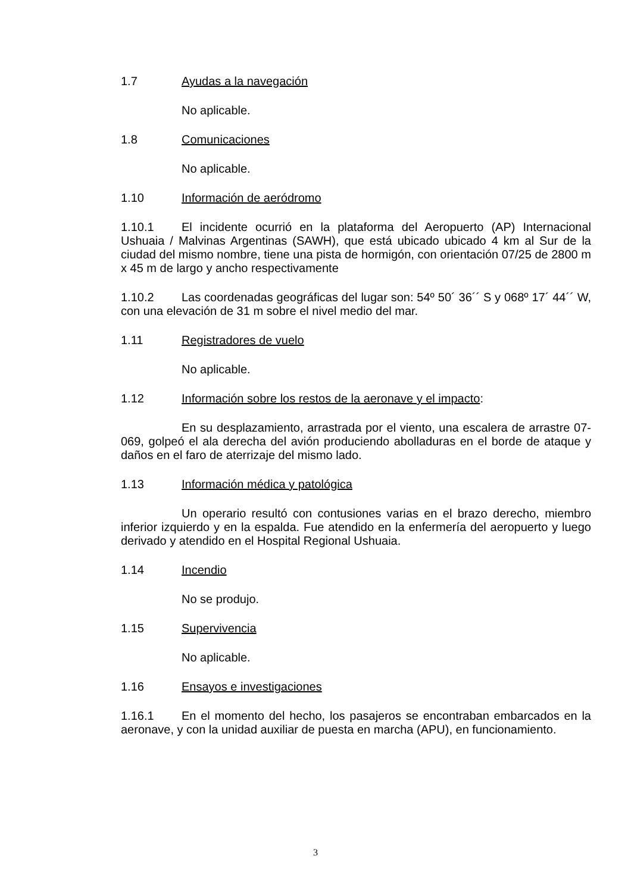1.7 Ayudas a la navegación
No aplicable.
1.8 Comunicaciones
No aplicable.
1.10 Información de aeródromo
1.10.1 El incidente ocurrió en la plataforma del Aeropuerto (AP) Internacional Ushuaia / Malvinas Argentinas (SAWH), que está ubicado ubicado 4 km al Sur de la ciudad del mismo nombre, tiene una pista de hormigón, con orientación 07/25 de 2800 m x 45 m de largo y ancho respectivamente
1.10.2 Las coordenadas geográficas del lugar son: 54º 50´ 36´´ S y 068º 17´ 44´´ W, con una elevación de 31 m sobre el nivel medio del mar.
1.11 Registradores de vuelo
No aplicable.
1.12 Información sobre los restos de la aeronave y el impacto:
En su desplazamiento, arrastrada por el viento, una escalera de arrastre 07-069, golpeó el ala derecha del avión produciendo abolladuras en el borde de ataque y daños en el faro de aterrizaje del mismo lado.
1.13 Información médica y patológica
Un operario resultó con contusiones varias en el brazo derecho, miembro inferior izquierdo y en la espalda. Fue atendido en la enfermería del aeropuerto y luego derivado y atendido en el Hospital Regional Ushuaia.
1.14 Incendio
No se produjo.
1.15 Supervivencia
No aplicable.
1.16 Ensayos e investigaciones
1.16.1 En el momento del hecho, los pasajeros se encontraban embarcados en la aeronave, y con la unidad auxiliar de puesta en marcha (APU), en funcionamiento.
3